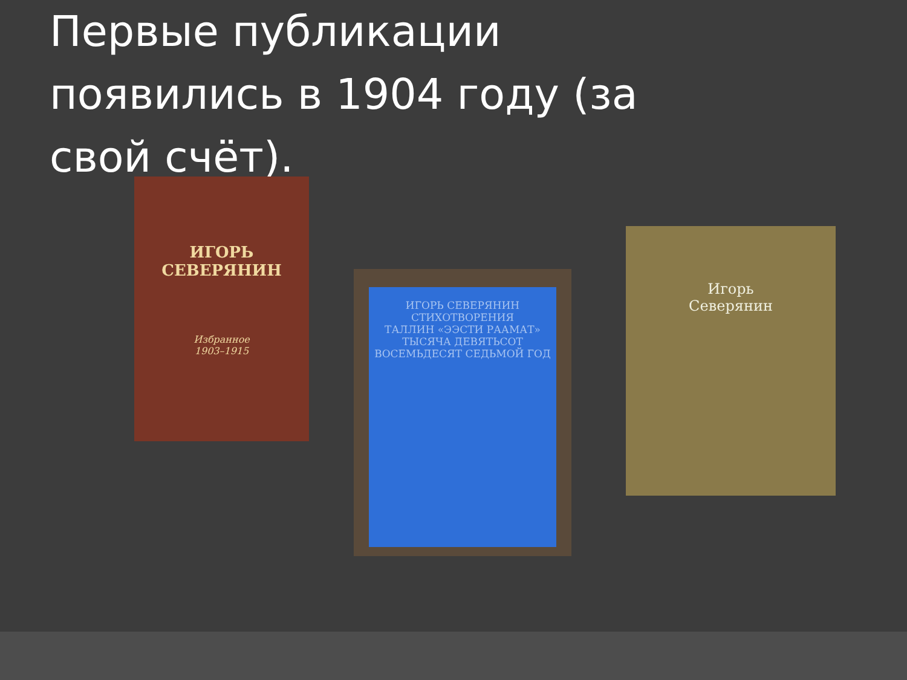Первые публикации появились в 1904 году (за свой счёт).
ИГОРЬ
СЕВЕРЯНИН
Избранное
1903–1915
ИГОРЬ СЕВЕРЯНИН
СТИХОТВОРЕНИЯ
ТАЛЛИН «ЭЭСТИ РААМАТ» ТЫСЯЧА ДЕВЯТЬСОТ ВОСЕМЬДЕСЯТ СЕДЬМОЙ ГОД
Игорь
Северянин